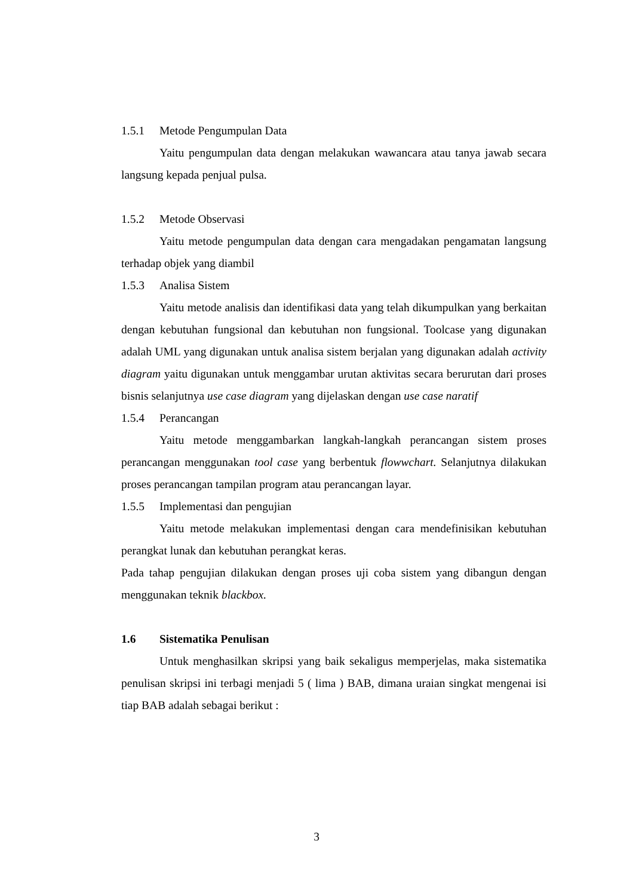1.5.1 Metode Pengumpulan Data
Yaitu pengumpulan data dengan melakukan wawancara atau tanya jawab secara langsung kepada penjual pulsa.
1.5.2 Metode Observasi
Yaitu metode pengumpulan data dengan cara mengadakan pengamatan langsung terhadap objek yang diambil
1.5.3 Analisa Sistem
Yaitu metode analisis dan identifikasi data yang telah dikumpulkan yang berkaitan dengan kebutuhan fungsional dan kebutuhan non fungsional. Toolcase yang digunakan adalah UML yang digunakan untuk analisa sistem berjalan yang digunakan adalah activity diagram yaitu digunakan untuk menggambar urutan aktivitas secara berurutan dari proses bisnis selanjutnya use case diagram yang dijelaskan dengan use case naratif
1.5.4 Perancangan
Yaitu metode menggambarkan langkah-langkah perancangan sistem proses perancangan menggunakan tool case yang berbentuk flowwchart. Selanjutnya dilakukan proses perancangan tampilan program atau perancangan layar.
1.5.5 Implementasi dan pengujian
Yaitu metode melakukan implementasi dengan cara mendefinisikan kebutuhan perangkat lunak dan kebutuhan perangkat keras.
Pada tahap pengujian dilakukan dengan proses uji coba sistem yang dibangun dengan menggunakan teknik blackbox.
1.6 Sistematika Penulisan
Untuk menghasilkan skripsi yang baik sekaligus memperjelas, maka sistematika penulisan skripsi ini terbagi menjadi 5 ( lima ) BAB, dimana uraian singkat mengenai isi tiap BAB adalah sebagai berikut :
3